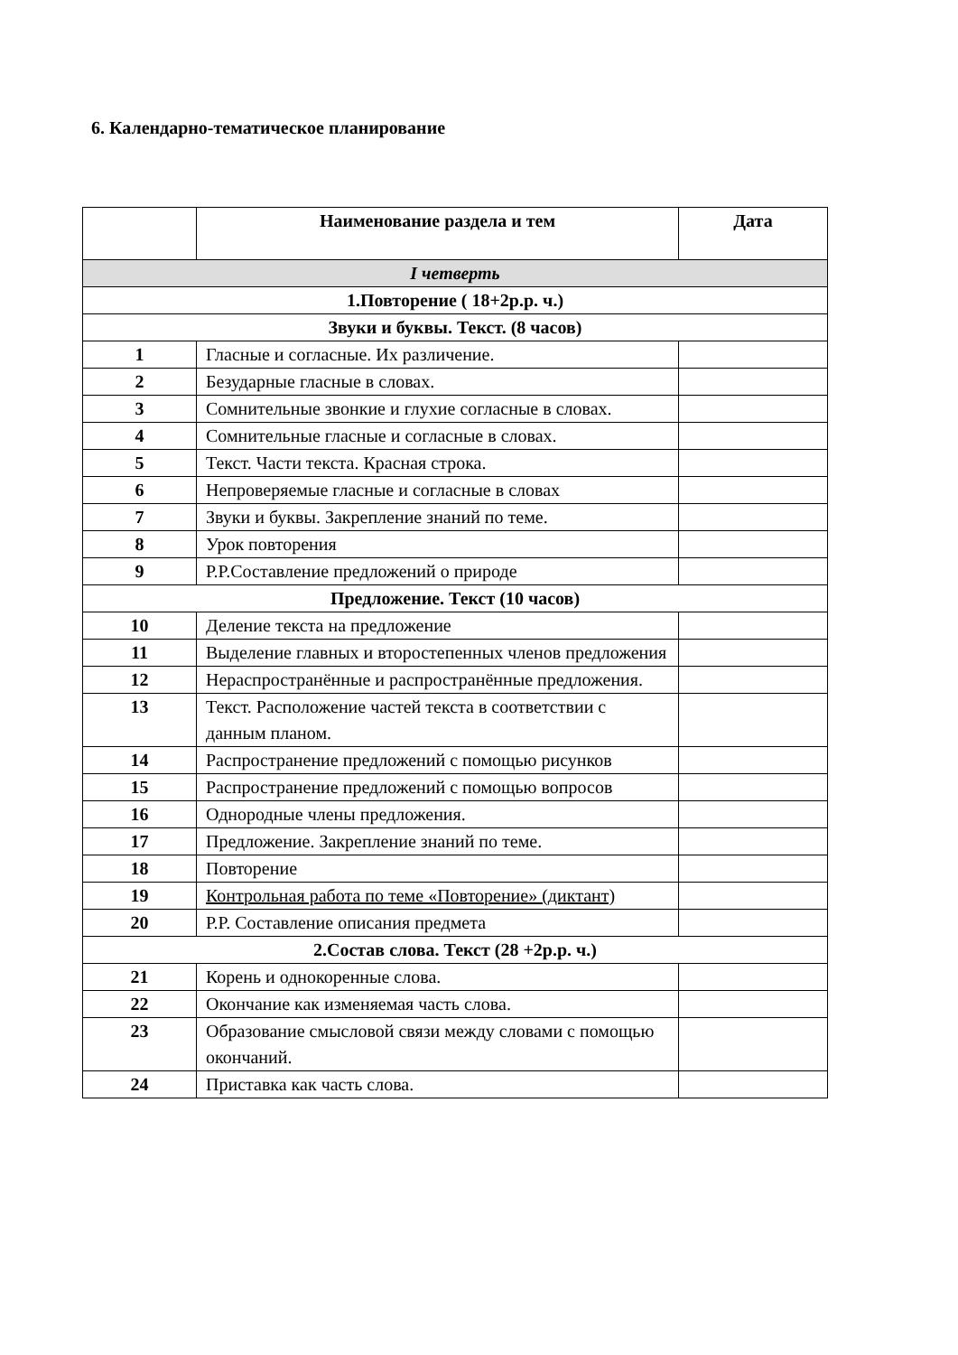6. Календарно-тематическое планирование
| | Наименование раздела и тем | Дата |
| --- | --- | --- |
| I четверть | | |
| 1.Повторение ( 18+2р.р. ч.) | | |
| Звуки и буквы. Текст. (8 часов) | | |
| 1 | Гласные и согласные. Их различение. | |
| 2 | Безударные гласные в словах. | |
| 3 | Сомнительные звонкие и глухие согласные в словах. | |
| 4 | Сомнительные гласные и согласные в словах. | |
| 5 | Текст. Части текста. Красная строка. | |
| 6 | Непроверяемые гласные и согласные в словах | |
| 7 | Звуки и буквы. Закрепление знаний по теме. | |
| 8 | Урок повторения | |
| 9 | Р.Р.Составление предложений о природе | |
| Предложение. Текст (10 часов) | | |
| 10 | Деление текста на предложение | |
| 11 | Выделение главных и второстепенных членов предложения | |
| 12 | Нераспространённые и распространённые предложения. | |
| 13 | Текст. Расположение частей текста в соответствии с данным планом. | |
| 14 | Распространение предложений с помощью рисунков | |
| 15 | Распространение предложений с помощью вопросов | |
| 16 | Однородные члены предложения. | |
| 17 | Предложение. Закрепление знаний по теме. | |
| 18 | Повторение | |
| 19 | Контрольная работа по теме «Повторение» (диктант) | |
| 20 | Р.Р. Составление описания предмета | |
| 2.Состав слова. Текст (28 +2р.р. ч.) | | |
| 21 | Корень и однокоренные слова. | |
| 22 | Окончание как изменяемая часть слова. | |
| 23 | Образование смысловой связи между словами с помощью окончаний. | |
| 24 | Приставка как часть слова. | |